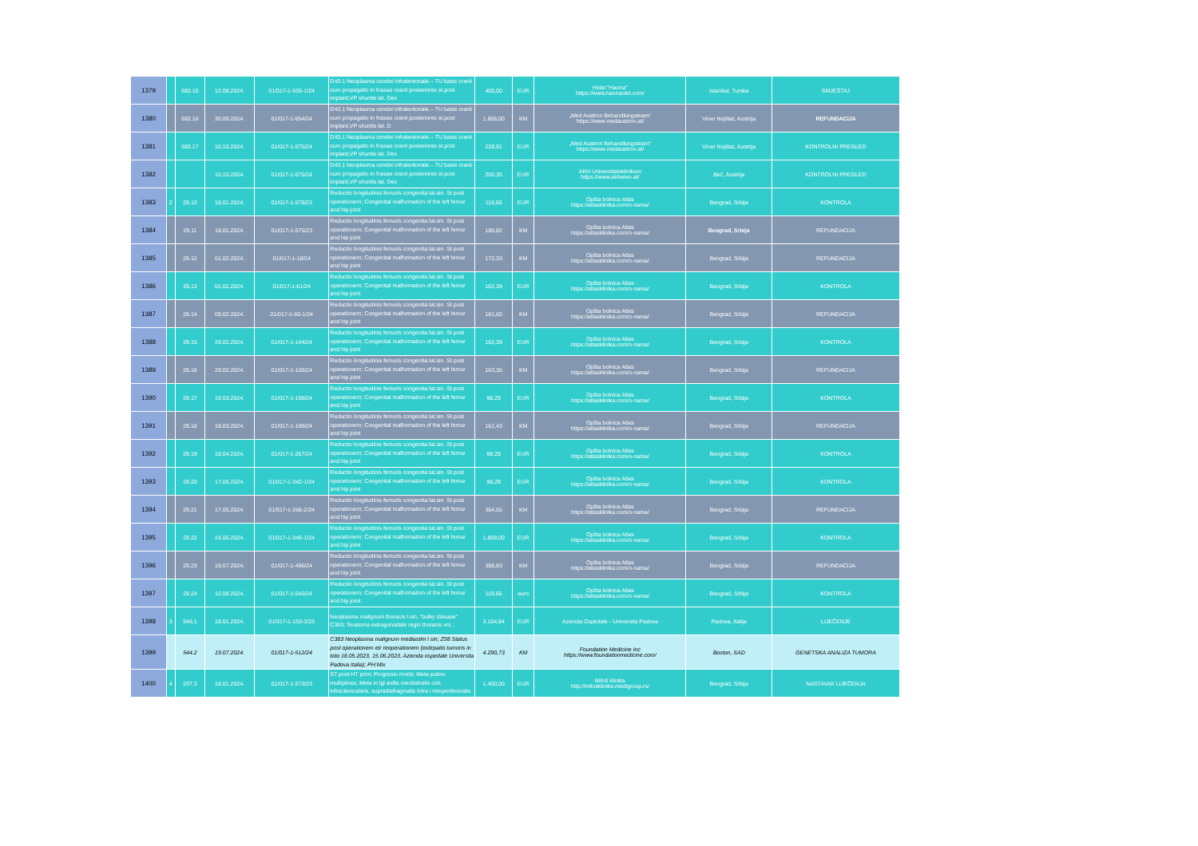| 1379 | | 682.15 | 12.08.2024. | 01/017-1-559-1/24 | D43.1 Neoplasma cerebri infratentoriale – TU basis cranii cum propagatio in fossae cranii posteriores st.post implant,VP shuntis lat. Dex | 400,00 | EUR | Hotel "Hanna" https://www.hannaotel.com/ | Istanbul, Turska | SMJEŠTAJ |
| 1380 | | 682.16 | 30.09.2024. | 01/017-1-654/24 | D43.1 Neoplasma cerebri infratentoriale – TU basis cranii cum propagatio in fossae cranii posteriores st.post implant,VP shuntis lat. D | 1.808,00 | KM | „Med Austron Behandlungsteam“ https://www.medaustron.at/ | Viner Nojštat, Austrija | REFUNDACIJA |
| 1381 | | 682.17 | 10.10.2024. | 01/017-1-675/24 | D43.1 Neoplasma cerebri infratentoriale – TU basis cranii cum propagatio in fossae cranii posteriores st.post implant,VP shuntis lat. Dex | 228,91 | EUR | „Med Austron Behandlungsteam“ https://www.medaustron.at/ | Viner Nojštat, Austrija | KONTROLNI PREGLED |
| 1382 | | | 10.10.2024. | 01/017-1-675/24 | D43.1 Neoplasma cerebri infratentoriale – TU basis cranii cum propagatio in fossae cranii posteriores st.post implant,VP shuntis lat. Dex | 200,35 | EUR | AKH Universitatsklinikum https://www.akhwien.at/ | Beč, Austrija | KONTROLNI PREGLED |
| 1383 | 2 | 29.10 | 18.01.2024. | 01/017-1-576/23 | Reductio longitudinis femuris congenita lat.sin. St post operationem; Congenital malformation of the left femur and hip joint | 119,66 | EUR | Opšta bolnica Atlas https://atlasklinika.com/o-nama/ | Beograd, Srbija | KONTROLA |
| 1384 | | 29.11 | 18.01.2024. | 01/017-1-575/23 | Reductio longitudinis femuris congenita lat.sin. St post operationem; Congenital malformation of the left femur and hip joint | 180,82 | KM | Opšta bolnica Atlas https://atlasklinika.com/o-nama/ | Beograd, Srbija | REFUNDACIJA |
| 1385 | | 29.12 | 01.02.2024. | 01/017-1-18/24 | Reductio longitudinis femuris congenita lat.sin. St post operationem; Congenital malformation of the left femur and hip joint | 172,33 | KM | Opšta bolnica Atlas https://atlasklinika.com/o-nama/ | Beograd, Srbija | REFUNDACIJA |
| 1386 | | 29.13 | 01.02.2024. | 01/017-1-61/24 | Reductio longitudinis femuris congenita lat.sin. St post operationem; Congenital malformation of the left femur and hip joint | 162,39 | EUR | Opšta bolnica Atlas https://atlasklinika.com/o-nama/ | Beograd, Srbija | KONTROLA |
| 1387 | | 29.14 | 09.02.2024. | 01/017-1-60-1/24 | Reductio longitudinis femuris congenita lat.sin. St post operationem; Congenital malformation of the left femur and hip joint | 181,60 | KM | Opšta bolnica Atlas https://atlasklinika.com/o-nama/ | Beograd, Srbija | REFUNDACIJA |
| 1388 | | 29.15 | 29.02.2024. | 01/017-1-144/24 | Reductio longitudinis femuris congenita lat.sin. St post operationem; Congenital malformation of the left femur and hip joint | 162,39 | EUR | Opšta bolnica Atlas https://atlasklinika.com/o-nama/ | Beograd, Srbija | KONTROLA |
| 1389 | | 29.16 | 29.02.2024. | 01/017-1-106/24 | Reductio longitudinis femuris congenita lat.sin. St post operationem; Congenital malformation of the left femur and hip joint | 163,35 | KM | Opšta bolnica Atlas https://atlasklinika.com/o-nama/ | Beograd, Srbija | REFUNDACIJA |
| 1390 | | 29.17 | 18.03.2024. | 01/017-1-198/24 | Reductio longitudinis femuris congenita lat.sin. St post operationem; Congenital malformation of the left femur and hip joint | 98,29 | EUR | Opšta bolnica Atlas https://atlasklinika.com/o-nama/ | Beograd, Srbija | KONTROLA |
| 1391 | | 29.18 | 18.03.2024. | 01/017-1-199/24 | Reductio longitudinis femuris congenita lat.sin. St post operationem; Congenital malformation of the left femur and hip joint | 161,43 | KM | Opšta bolnica Atlas https://atlasklinika.com/o-nama/ | Beograd, Srbija | REFUNDACIJA |
| 1392 | | 29.19 | 18.04.2024. | 01/017-1-267/24 | Reductio longitudinis femuris congenita lat.sin. St post operationem; Congenital malformation of the left femur and hip joint | 98,29 | EUR | Opšta bolnica Atlas https://atlasklinika.com/o-nama/ | Beograd, Srbija | KONTROLA |
| 1393 | | 29.20 | 17.05.2024. | 01/017-1-342-1/24 | Reductio longitudinis femuris congenita lat.sin. St post operationem; Congenital malformation of the left femur and hip joint | 98,29 | EUR | Opšta bolnica Atlas https://atlasklinika.com/o-nama/ | Beograd, Srbija | KONTROLA |
| 1394 | | 29.21 | 17.05.2024. | 01/017-1-268-2/24 | Reductio longitudinis femuris congenita lat.sin. St post operationem; Congenital malformation of the left femur and hip joint | 364,55 | KM | Opšta bolnica Atlas https://atlasklinika.com/o-nama/ | Beograd, Srbija | REFUNDACIJA |
| 1395 | | 29.22 | 24.05.2024. | 01/017-1-349-1/24 | Reductio longitudinis femuris congenita lat.sin. St post operationem; Congenital malformation of the left femur and hip joint | 1.809,00 | EUR | Opšta bolnica Atlas https://atlasklinika.com/o-nama/ | Beograd, Srbija | KONTROLA |
| 1396 | | 29.23 | 19.07.2024. | 01/017-1-496/24 | Reductio longitudinis femuris congenita lat.sin. St post operationem; Congenital malformation of the left femur and hip joint | 388,83 | KM | Opšta bolnica Atlas https://atlasklinika.com/o-nama/ | Beograd, Srbija | REFUNDACIJA |
| 1397 | | 29.24 | 12.08.2024. | 01/017-1-545/24 | Reductio longitudinis femuris congenita lat.sin. St post operationem; Congenital malformation of the left femur and hip joint | 119,66 | euro | Opšta bolnica Atlas https://atlasklinika.com/o-nama/ | Beograd, Srbija | KONTROLA |
| 1398 | 3 | 546.1 | 18.01.2024. | 01/017-1-153-3/23 | Neoplasma malignum thoracis l.sin, "bulky disease" C383; Teratoma extragonadale regio thoracis vrs ; | 3.104,94 | EUR | Azienda Ospedale - Universita Padova | Padova, Italija | LIJEČENJE |
| 1399 | | 544.2 | 19.07.2024. | 01/017-1-512/24 | C383 Neoplasma malignum mediastini l sin; Z98 Status post operationem etr reoperationem (extirpatio tumoris in toto 18.05.2023, 15.06.2023. Azienda ospedale Universita Padova Italia); PH:Mix | 4.290,73 | KM | Foundation Medicine Inc https://www.foundationmedicine.com/ | Boston, SAD | GENETSKA ANALIZA TUMORA |
| 1400 | 4 | 237.3 | 18.01.2024. | 01/017-1-573/23 | ST post HT prim; Progresio morbi; Meta pulmo multiplices; Meta in lgl axilla meolistnalis coli, infraclavicularis, supradiafragmalis intra i retoperiteonalis | 1.400,00 | EUR | Miloš klinika http://milosklinika.medigroup.rs/ | Beograd, Srbija | NASTAVAK LIJEČENJA |